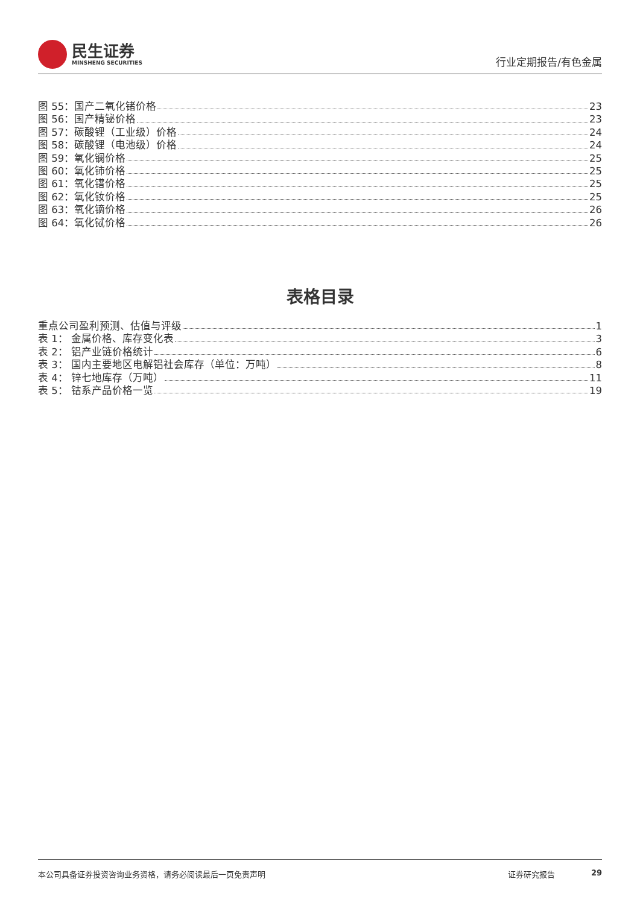民生证券
MINSHENG SECURITIES
行业定期报告/有色金属
图 55：国产二氧化锗价格 23
图 56：国产精铋价格 23
图 57：碳酸锂（工业级）价格 24
图 58：碳酸锂（电池级）价格 24
图 59：氧化镧价格 25
图 60：氧化铈价格 25
图 61：氧化镨价格 25
图 62：氧化钕价格 25
图 63：氧化镝价格 26
图 64：氧化铽价格 26
表格目录
重点公司盈利预测、估值与评级 1
表 1： 金属价格、库存变化表 3
表 2： 铝产业链价格统计 6
表 3： 国内主要地区电解铝社会库存（单位：万吨） 8
表 4： 锌七地库存（万吨） 11
表 5： 钴系产品价格一览 19
本公司具备证券投资咨询业务资格，请务必阅读最后一页免责声明 证券研究报告 29